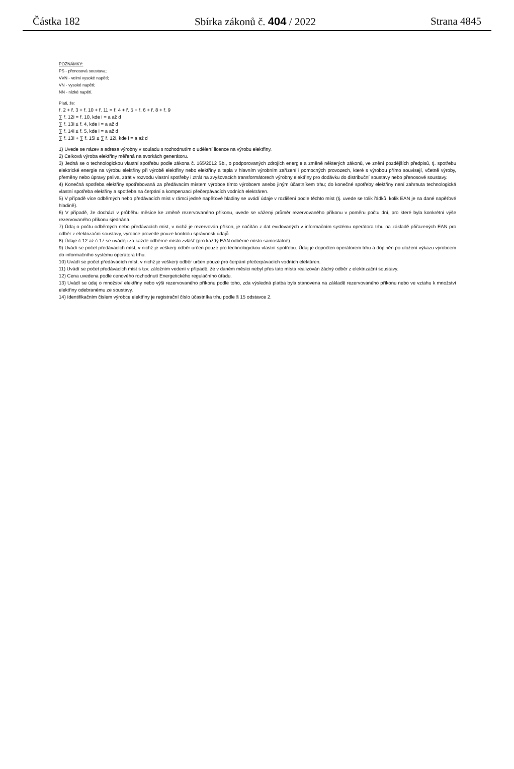Částka 182 Sbírka zákonů č. 404 / 2022 Strana 4845
POZNÁMKY:
PS - přenosová soustava;
VVN - velmi vysoké napětí;
VN - vysoké napětí;
NN - nízké napětí.
Platí, že:
ř. 2 + ř. 3 + ř. 10 + ř. 11 = ř. 4 + ř. 5 + ř. 6 + ř. 8 + ř. 9
∑ ř. 12i = ř. 10, kde i = a až d
∑ ř. 13i ≤ ř. 4, kde i = a až d
∑ ř. 14i ≤ ř. 5, kde i = a až d
∑ ř. 13i + ∑ ř. 15i ≤ ∑ ř. 12i, kde i = a až d
1) Uvede se název a adresa výrobny v souladu s rozhodnutím o udělení licence na výrobu elektřiny.
2) Celková výroba elektřiny měřená na svorkách generátoru.
3) Jedná se o technologickou vlastní spotřebu podle zákona č. 165/2012 Sb., o podporovaných zdrojích energie a změně některých zákonů, ve znění pozdějších předpisů, tj. spotřebu elektrické energie na výrobu elektřiny při výrobě elektřiny nebo elektřiny a tepla v hlavním výrobním zařízení i pomocných provozech, které s výrobou přímo souvisejí, včetně výroby, přeměny nebo úpravy paliva, ztrát v rozvodu vlastní spotřeby i ztrát na zvyšovacích transformátorech výrobny elektřiny pro dodávku do distribuční soustavy nebo přenosové soustavy.
4) Konečná spotřeba elektřiny spotřebovaná za předávacím místem výrobce tímto výrobcem anebo jiným účastníkem trhu; do konečné spotřeby elektřiny není zahrnuta technologická vlastní spotřeba elektřiny a spotřeba na čerpání a kompenzaci přečerpávacích vodních elektráren.
5) V případě více odběrných nebo předávacích míst v rámci jedné napěťové hladiny se uvádí údaje v rozlišení podle těchto míst (tj. uvede se tolik řádků, kolik EAN je na dané napěťové hladině).
6) V případě, že dochází v průběhu měsíce ke změně rezervovaného příkonu, uvede se vážený průměr rezervovaného příkonu v poměru počtu dní, pro které byla konkrétní výše rezervovaného příkonu sjednána.
7) Údaj o počtu odběrných nebo předávacích míst, v nichž je rezervován příkon, je načítán z dat evidovaných v informačním systému operátora trhu na základě přiřazených EAN pro odběr z elektrizační soustavy, výrobce provede pouze kontrolu správnosti údajů.
8) Údaje č.12 až č.17 se uvádějí za každé odběrné místo zvlášť (pro každý EAN odběrné místo samostatně).
9) Uvádí se počet předávacích míst, v nichž je veškerý odběr určen pouze pro technologickou vlastní spotřebu. Údaj je dopočten operátorem trhu a doplněn po uložení výkazu výrobcem do informačního systému operátora trhu.
10) Uvádí se počet předávacích míst, v nichž je veškerý odběr určen pouze pro čerpání přečerpávacích vodních elektáren.
11) Uvádí se počet předávacích míst s tzv. záložním vedení v případě, že v daném měsíci nebyl přes tato místa realizován žádný odběr z elektrizační soustavy.
12) Cena uvedena podle cenového rozhodnutí Energetického regulačního úřadu.
13) Uvádí se údaj o množství elektřiny nebo výši rezervovaného příkonu podle toho, zda výsledná platba byla stanovena na základě rezervovaného příkonu nebo ve vztahu k množství elektřiny odebranému ze soustavy.
14) Identifikačním číslem výrobce elektřiny je registrační číslo účastníka trhu podle § 15 odstavce 2.